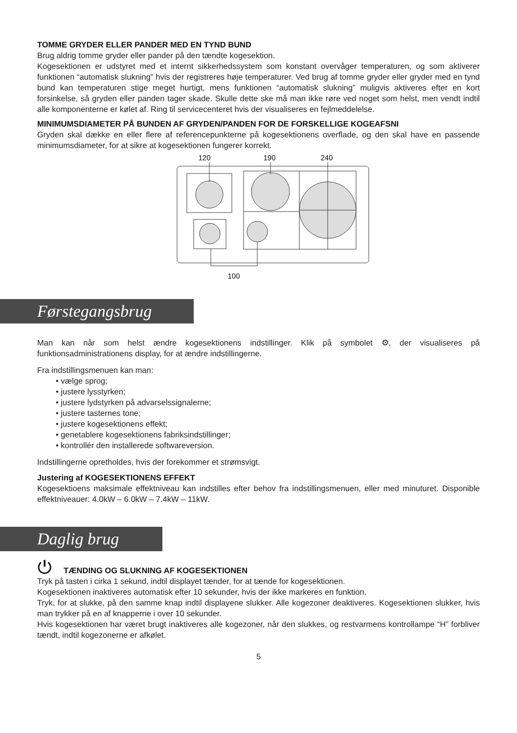TOMME GRYDER ELLER PANDER MED EN TYND BUND
Brug aldrig tomme gryder eller pander på den tændte kogesektion.
Kogesektionen er udstyret med et internt sikkerhedssystem som konstant overvåger temperaturen, og som aktiverer funktionen “automatisk slukning” hvis der registreres høje temperaturer. Ved brug af tomme gryder eller gryder med en tynd bund kan temperaturen stige meget hurtigt, mens funktionen “automatisk slukning” muligvis aktiveres efter en kort forsinkelse, så gryden eller panden tager skade. Skulle dette ske må man ikke røre ved noget som helst, men vendt indtil alle komponenterne er kølet af. Ring til servicecenteret hvis der visualiseres en fejlmeddelelse.
MINIMUMSDIAMETER PÅ BUNDEN AF GRYDEN/PANDEN FOR DE FORSKELLIGE KOGEAFSNI
Gryden skal dække en eller flere af referencepunkterne på kogesektionens overflade, og den skal have en passende minimumsdiameter, for at sikre at kogesektionen fungerer korrekt.
120
190
240
100
Førstegangsbrug
Man kan når som helst ændre kogesektionens indstillinger. Klik på symbolet ⚙, der visualiseres på funktionsadministrationens display, for at ændre indstillingerne.
Fra indstillingsmenuen kan man:
• vælge sprog;
• justere lysstyrken;
• justere lydstyrken på advarselssignalerne;
• justere tasternes tone;
• justere kogesektionens effekt;
• genetablere kogesektionens fabriksindstillinger;
• kontrollér den installerede softwareversion.
Indstillingerne opretholdes, hvis der forekommer et strømsvigt.
Justering af KOGESEKTIONENS EFFEKT
Kogesektioens maksimale effektniveau kan indstilles efter behov fra indstillingsmenuen, eller med minuturet. Disponible effektniveauer: 4.0kW – 6.0kW – 7.4kW – 11kW.
Daglig brug
⏻ TÆNDING OG SLUKNING AF KOGESEKTIONEN
Tryk på tasten i cirka 1 sekund, indtil displayet tænder, for at tænde for kogesektionen.
Kogesektionen inaktiveres automatisk efter 10 sekunder, hvis der ikke markeres en funktion.
Tryk, for at slukke, på den samme knap indtil displayene slukker. Alle kogezoner deaktiveres. Kogesektionen slukker, hvis man trykker på en af knapperne i over 10 sekunder.
Hvis kogesektionen har været brugt inaktiveres alle kogezoner, når den slukkes, og restvarmens kontrollampe “H” forbliver tændt, indtil kogezonerne er afkølet.
5